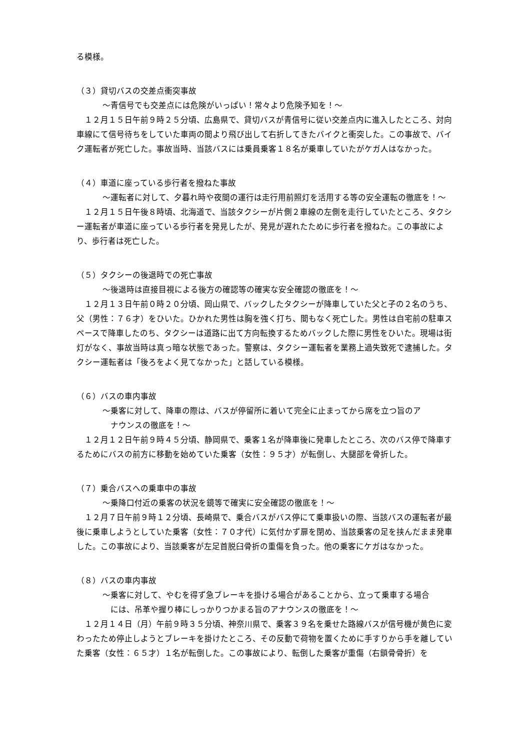る模様。
（３）貸切バスの交差点衝突事故
～青信号でも交差点には危険がいっぱい！常々より危険予知を！～
　１２月１５日午前９時２５分頃、広島県で、貸切バスが青信号に従い交差点内に進入したところ、対向車線にて信号待ちをしていた車両の間より飛び出して右折してきたバイクと衝突した。この事故で、バイク運転者が死亡した。事故当時、当該バスには乗員乗客１８名が乗車していたがケガ人はなかった。
（４）車道に座っている歩行者を撥ねた事故
～運転者に対して、夕暮れ時や夜間の運行は走行用前照灯を活用する等の安全運転の徹底を！～
　１２月１５日午後８時頃、北海道で、当該タクシーが片側２車線の左側を走行していたところ、タクシー運転者が車道に座っている歩行者を発見したが、発見が遅れたために歩行者を撥ねた。この事故により、歩行者は死亡した。
（５）タクシーの後退時での死亡事故
～後退時は直接目視による後方の確認等の確実な安全確認の徹底を！～
　１２月１３日午前０時２０分頃、岡山県で、バックしたタクシーが降車していた父と子の２名のうち、父（男性：７６才）をひいた。ひかれた男性は胸を強く打ち、間もなく死亡した。男性は自宅前の駐車スペースで降車したのち、タクシーは道路に出て方向転換するためバックした際に男性をひいた。現場は街灯がなく、事故当時は真っ暗な状態であった。警察は、タクシー運転者を業務上過失致死で逮捕した。タクシー運転者は「後ろをよく見てなかった」と話している模様。
（６）バスの車内事故
～乗客に対して、降車の際は、バスが停留所に着いて完全に止まってから席を立つ旨のア
ナウンスの徹底を！～
　１２月１２日午前９時４５分頃、静岡県で、乗客１名が降車後に発車したところ、次のバス停で降車するためにバスの前方に移動を始めていた乗客（女性：９５才）が転倒し、大腿部を骨折した。
（７）乗合バスへの乗車中の事故
～乗降口付近の乗客の状況を鏡等で確実に安全確認の徹底を！～
　１２月７日午前９時１２分頃、長崎県で、乗合バスがバス停にて乗車扱いの際、当該バスの運転者が最後に乗車しようとしていた乗客（女性：７０才代）に気付かず扉を閉め、当該乗客の足を挟んだまま発車した。この事故により、当該乗客が左足首脱臼骨折の重傷を負った。他の乗客にケガはなかった。
（８）バスの車内事故
～乗客に対して、やむを得ず急ブレーキを掛ける場合があることから、立って乗車する場合
には、吊革や握り棒にしっかりつかまる旨のアナウンスの徹底を！～
　１２月１４日（月）午前９時３５分頃、神奈川県で、乗客３９名を乗せた路線バスが信号機が黄色に変わったため停止しようとブレーキを掛けたところ、その反動で荷物を置くために手すりから手を離していた乗客（女性：６５才）１名が転倒した。この事故により、転倒した乗客が重傷（右鎖骨骨折）を